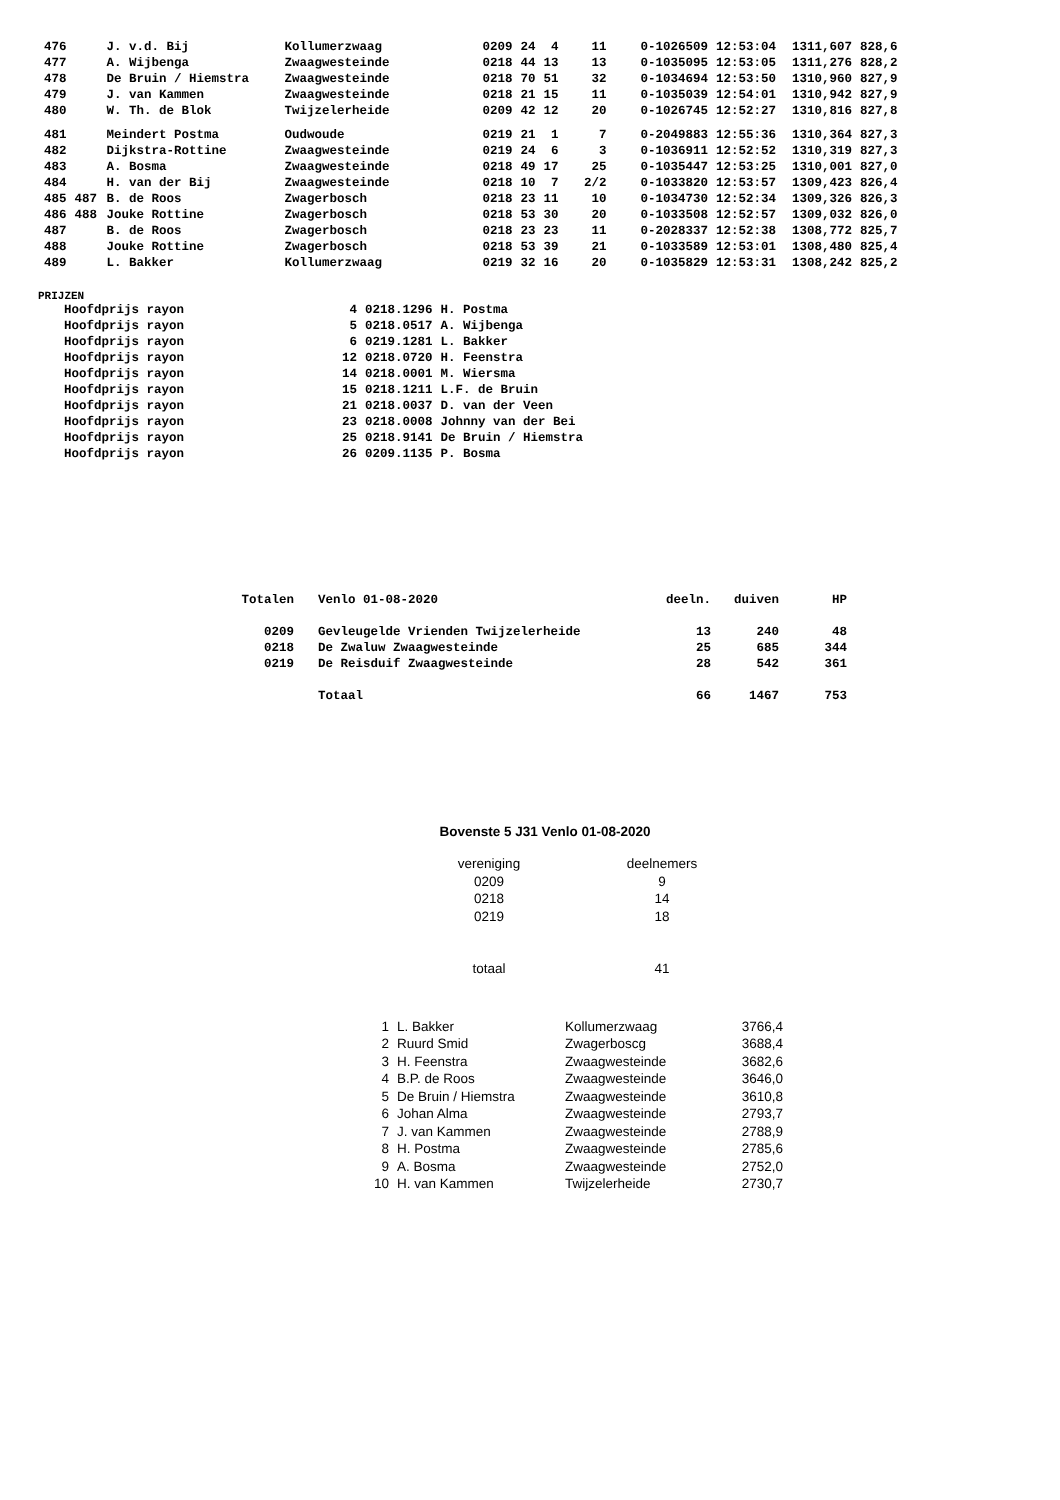| 476 | | J. v.d. Bij | Kollumerzwaag | 0209 | 24 | 4 | 11 | 0-1026509 | 12:53:04 | 1311,607 | 828,6 |
| 477 | | A. Wijbenga | Zwaagwesteinde | 0218 | 44 | 13 | 13 | 0-1035095 | 12:53:05 | 1311,276 | 828,2 |
| 478 | | De Bruin / Hiemstra | Zwaagwesteinde | 0218 | 70 | 51 | 32 | 0-1034694 | 12:53:50 | 1310,960 | 827,9 |
| 479 | | J. van Kammen | Zwaagwesteinde | 0218 | 21 | 15 | 11 | 0-1035039 | 12:54:01 | 1310,942 | 827,9 |
| 480 | | W. Th. de Blok | Twijzelerheide | 0209 | 42 | 12 | 20 | 0-1026745 | 12:52:27 | 1310,816 | 827,8 |
| 481 | | Meindert Postma | Oudwoude | 0219 | 21 | 1 | 7 | 0-2049883 | 12:55:36 | 1310,364 | 827,3 |
| 482 | | Dijkstra-Rottine | Zwaagwesteinde | 0219 | 24 | 6 | 3 | 0-1036911 | 12:52:52 | 1310,319 | 827,3 |
| 483 | | A. Bosma | Zwaagwesteinde | 0218 | 49 | 17 | 25 | 0-1035447 | 12:53:25 | 1310,001 | 827,0 |
| 484 | | H. van der Bij | Zwaagwesteinde | 0218 | 10 | 7 | 2/2 | 0-1033820 | 12:53:57 | 1309,423 | 826,4 |
| 485 | 487 | B. de Roos | Zwagerbosch | 0218 | 23 | 11 | 10 | 0-1034730 | 12:52:34 | 1309,326 | 826,3 |
| 486 | 488 | Jouke Rottine | Zwagerbosch | 0218 | 53 | 30 | 20 | 0-1033508 | 12:52:57 | 1309,032 | 826,0 |
| 487 | | B. de Roos | Zwagerbosch | 0218 | 23 | 23 | 11 | 0-2028337 | 12:52:38 | 1308,772 | 825,7 |
| 488 | | Jouke Rottine | Zwagerbosch | 0218 | 53 | 39 | 21 | 0-1033589 | 12:53:01 | 1308,480 | 825,4 |
| 489 | | L. Bakker | Kollumerzwaag | 0219 | 32 | 16 | 20 | 0-1035829 | 12:53:31 | 1308,242 | 825,2 |
PRIJZEN
| Hoofdprijs rayon | 4 | 0218.1296 | H. Postma |
| Hoofdprijs rayon | 5 | 0218.0517 | A. Wijbenga |
| Hoofdprijs rayon | 6 | 0219.1281 | L. Bakker |
| Hoofdprijs rayon | 12 | 0218.0720 | H. Feenstra |
| Hoofdprijs rayon | 14 | 0218.0001 | M. Wiersma |
| Hoofdprijs rayon | 15 | 0218.1211 | L.F. de Bruin |
| Hoofdprijs rayon | 21 | 0218.0037 | D. van der Veen |
| Hoofdprijs rayon | 23 | 0218.0008 | Johnny van der Bei |
| Hoofdprijs rayon | 25 | 0218.9141 | De Bruin / Hiemstra |
| Hoofdprijs rayon | 26 | 0209.1135 | P. Bosma |
| Totalen | Venlo 01-08-2020 | deeln. | duiven | HP |
| 0209 | Gevleugelde Vrienden Twijzelerheide | 13 | 240 | 48 |
| 0218 | De Zwaluw Zwaagwesteinde | 25 | 685 | 344 |
| 0219 | De Reisduif Zwaagwesteinde | 28 | 542 | 361 |
| | Totaal | 66 | 1467 | 753 |
Bovenste 5 J31 Venlo 01-08-2020
| vereniging | deelnemers |
| 0209 | 9 |
| 0218 | 14 |
| 0219 | 18 |
| totaal | 41 |
| 1 | L. Bakker | Kollumerzwaag | 3766,4 |
| 2 | Ruurd Smid | Zwagerboscg | 3688,4 |
| 3 | H. Feenstra | Zwaagwesteinde | 3682,6 |
| 4 | B.P. de Roos | Zwaagwesteinde | 3646,0 |
| 5 | De Bruin / Hiemstra | Zwaagwesteinde | 3610,8 |
| 6 | Johan Alma | Zwaagwesteinde | 2793,7 |
| 7 | J. van Kammen | Zwaagwesteinde | 2788,9 |
| 8 | H. Postma | Zwaagwesteinde | 2785,6 |
| 9 | A. Bosma | Zwaagwesteinde | 2752,0 |
| 10 | H. van Kammen | Twijzelerheide | 2730,7 |